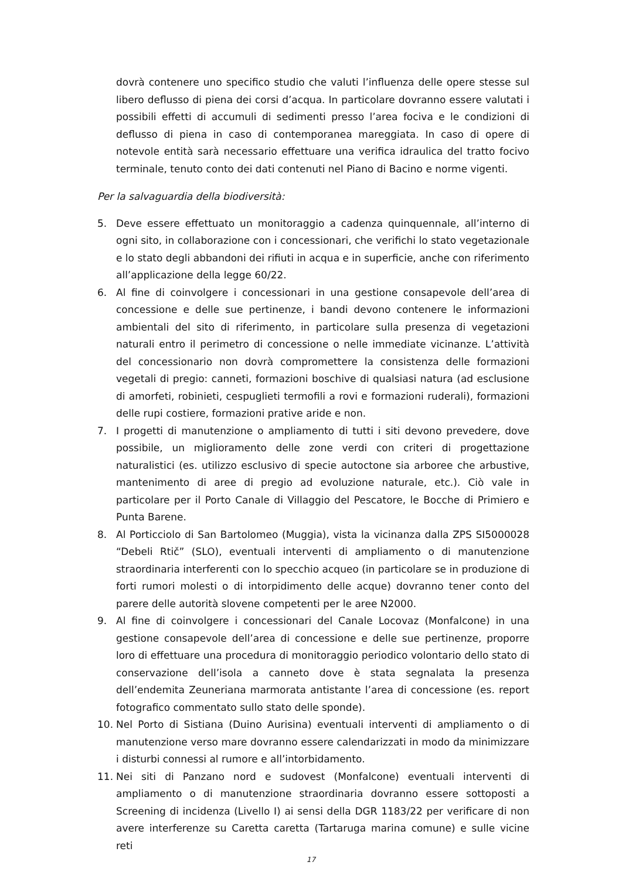dovrà contenere uno specifico studio che valuti l’influenza delle opere stesse sul libero deflusso di piena dei corsi d’acqua. In particolare dovranno essere valutati i possibili effetti di accumuli di sedimenti presso l’area fociva e le condizioni di deflusso di piena in caso di contemporanea mareggiata. In caso di opere di notevole entità sarà necessario effettuare una verifica idraulica del tratto focivo terminale, tenuto conto dei dati contenuti nel Piano di Bacino e norme vigenti.
Per la salvaguardia della biodiversità:
5. Deve essere effettuato un monitoraggio a cadenza quinquennale, all’interno di ogni sito, in collaborazione con i concessionari, che verifichi lo stato vegetazionale e lo stato degli abbandoni dei rifiuti in acqua e in superficie, anche con riferimento all’applicazione della legge 60/22.
6. Al fine di coinvolgere i concessionari in una gestione consapevole dell’area di concessione e delle sue pertinenze, i bandi devono contenere le informazioni ambientali del sito di riferimento, in particolare sulla presenza di vegetazioni naturali entro il perimetro di concessione o nelle immediate vicinanze. L’attività del concessionario non dovrà compromettere la consistenza delle formazioni vegetali di pregio: canneti, formazioni boschive di qualsiasi natura (ad esclusione di amorfeti, robinieti, cespuglieti termofili a rovi e formazioni ruderali), formazioni delle rupi costiere, formazioni prative aride e non.
7. I progetti di manutenzione o ampliamento di tutti i siti devono prevedere, dove possibile, un miglioramento delle zone verdi con criteri di progettazione naturalistici (es. utilizzo esclusivo di specie autoctone sia arboree che arbustive, mantenimento di aree di pregio ad evoluzione naturale, etc.). Ciò vale in particolare per il Porto Canale di Villaggio del Pescatore, le Bocche di Primiero e Punta Barene.
8. Al Porticciolo di San Bartolomeo (Muggia), vista la vicinanza dalla ZPS SI5000028 “Debeli Rtič” (SLO), eventuali interventi di ampliamento o di manutenzione straordinaria interferenti con lo specchio acqueo (in particolare se in produzione di forti rumori molesti o di intorpidimento delle acque) dovranno tener conto del parere delle autorità slovene competenti per le aree N2000.
9. Al fine di coinvolgere i concessionari del Canale Locovaz (Monfalcone) in una gestione consapevole dell’area di concessione e delle sue pertinenze, proporre loro di effettuare una procedura di monitoraggio periodico volontario dello stato di conservazione dell’isola a canneto dove è stata segnalata la presenza dell’endemita Zeuneriana marmorata antistante l’area di concessione (es. report fotografico commentato sullo stato delle sponde).
10. Nel Porto di Sistiana (Duino Aurisina) eventuali interventi di ampliamento o di manutenzione verso mare dovranno essere calendarizzati in modo da minimizzare i disturbi connessi al rumore e all’intorbidamento.
11. Nei siti di Panzano nord e sudovest (Monfalcone) eventuali interventi di ampliamento o di manutenzione straordinaria dovranno essere sottoposti a Screening di incidenza (Livello I) ai sensi della DGR 1183/22 per verificare di non avere interferenze su Caretta caretta (Tartaruga marina comune) e sulle vicine reti
17